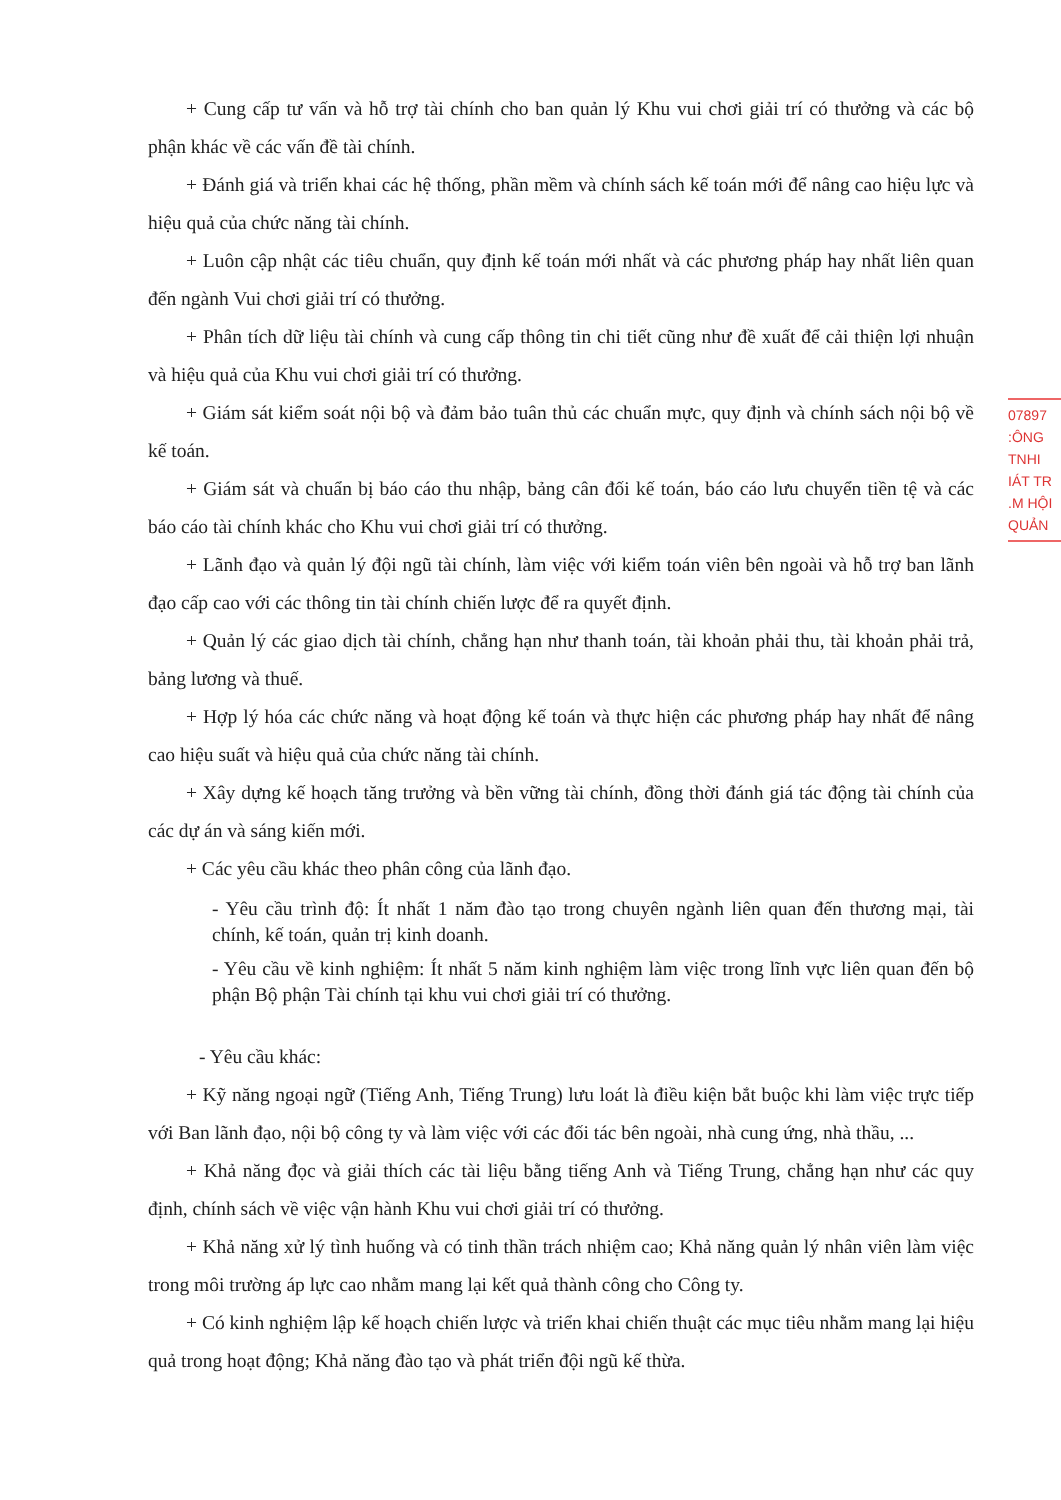+ Cung cấp tư vấn và hỗ trợ tài chính cho ban quản lý Khu vui chơi giải trí có thưởng và các bộ phận khác về các vấn đề tài chính.
+ Đánh giá và triển khai các hệ thống, phần mềm và chính sách kế toán mới để nâng cao hiệu lực và hiệu quả của chức năng tài chính.
+ Luôn cập nhật các tiêu chuẩn, quy định kế toán mới nhất và các phương pháp hay nhất liên quan đến ngành Vui chơi giải trí có thưởng.
+ Phân tích dữ liệu tài chính và cung cấp thông tin chi tiết cũng như đề xuất để cải thiện lợi nhuận và hiệu quả của Khu vui chơi giải trí có thưởng.
+ Giám sát kiểm soát nội bộ và đảm bảo tuân thủ các chuẩn mực, quy định và chính sách nội bộ về kế toán.
+ Giám sát và chuẩn bị báo cáo thu nhập, bảng cân đối kế toán, báo cáo lưu chuyển tiền tệ và các báo cáo tài chính khác cho Khu vui chơi giải trí có thưởng.
+ Lãnh đạo và quản lý đội ngũ tài chính, làm việc với kiểm toán viên bên ngoài và hỗ trợ ban lãnh đạo cấp cao với các thông tin tài chính chiến lược để ra quyết định.
+ Quản lý các giao dịch tài chính, chẳng hạn như thanh toán, tài khoản phải thu, tài khoản phải trả, bảng lương và thuế.
+ Hợp lý hóa các chức năng và hoạt động kế toán và thực hiện các phương pháp hay nhất để nâng cao hiệu suất và hiệu quả của chức năng tài chính.
+ Xây dựng kế hoạch tăng trưởng và bền vững tài chính, đồng thời đánh giá tác động tài chính của các dự án và sáng kiến mới.
+ Các yêu cầu khác theo phân công của lãnh đạo.
- Yêu cầu trình độ: Ít nhất 1 năm đào tạo trong chuyên ngành liên quan đến thương mại, tài chính, kế toán, quản trị kinh doanh.
- Yêu cầu về kinh nghiệm: Ít nhất 5 năm kinh nghiệm làm việc trong lĩnh vực liên quan đến bộ phận Bộ phận Tài chính tại khu vui chơi giải trí có thưởng.
- Yêu cầu khác:
+ Kỹ năng ngoại ngữ (Tiếng Anh, Tiếng Trung) lưu loát là điều kiện bắt buộc khi làm việc trực tiếp với Ban lãnh đạo, nội bộ công ty và làm việc với các đối tác bên ngoài, nhà cung ứng, nhà thầu, ...
+ Khả năng đọc và giải thích các tài liệu bằng tiếng Anh và Tiếng Trung, chẳng hạn như các quy định, chính sách về việc vận hành Khu vui chơi giải trí có thưởng.
+ Khả năng xử lý tình huống và có tinh thần trách nhiệm cao; Khả năng quản lý nhân viên làm việc trong môi trường áp lực cao nhằm mang lại kết quả thành công cho Công ty.
+ Có kinh nghiệm lập kế hoạch chiến lược và triển khai chiến thuật các mục tiêu nhằm mang lại hiệu quả trong hoạt động; Khả năng đào tạo và phát triển đội ngũ kế thừa.
07897
:ÔNG
TNHI
IÁT TR
.M HỘI
QUẢN